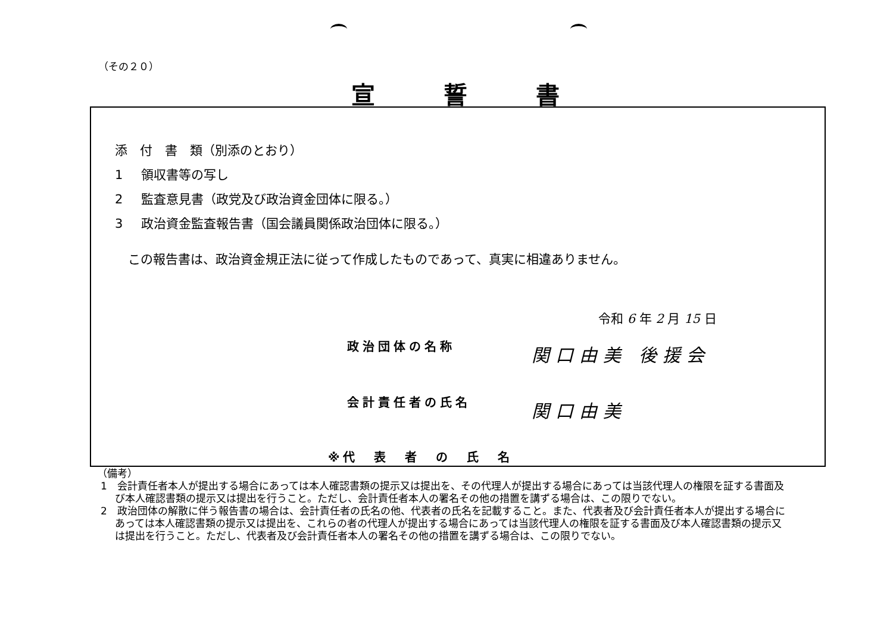（その２０）
宣誓書
添　付　書　類（別添のとおり）
1 領収書等の写し
2 監査意見書（政党及び政治資金団体に限る。）
3 政治資金監査報告書（国会議員関係政治団体に限る。）
この報告書は、政治資金規正法に従って作成したものであって、真実に相違ありません。
令和 6 年 2 月 15 日
政治団体の名称 関口由美 後援会
会計責任者の氏名 関口由美
※代　表　者　の　氏　名
（備考）
1　会計責任者本人が提出する場合にあっては本人確認書類の提示又は提出を、その代理人が提出する場合にあっては当該代理人の権限を証する書面及び本人確認書類の提示又は提出を行うこと。ただし、会計責任者本人の署名その他の措置を講ずる場合は、この限りでない。
2　政治団体の解散に伴う報告書の場合は、会計責任者の氏名の他、代表者の氏名を記載すること。また、代表者及び会計責任者本人が提出する場合にあっては本人確認書類の提示又は提出を、これらの者の代理人が提出する場合にあっては当該代理人の権限を証する書面及び本人確認書類の提示又は提出を行うこと。ただし、代表者及び会計責任者本人の署名その他の措置を講ずる場合は、この限りでない。